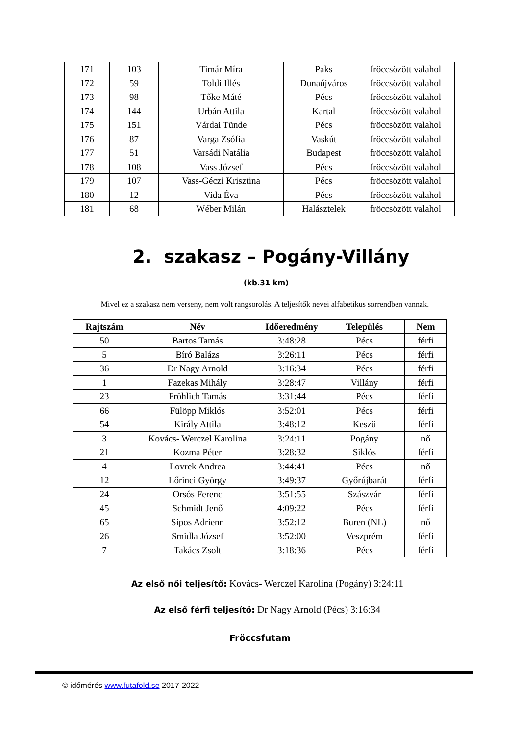| 171 | 103 | Timár Míra | Paks | fröccsözött valahol |
| 172 | 59 | Toldi Illés | Dunaújváros | fröccsözött valahol |
| 173 | 98 | Tőke Máté | Pécs | fröccsözött valahol |
| 174 | 144 | Urbán Attila | Kartal | fröccsözött valahol |
| 175 | 151 | Várdai Tünde | Pécs | fröccsözött valahol |
| 176 | 87 | Varga Zsófia | Vaskút | fröccsözött valahol |
| 177 | 51 | Varsádi Natália | Budapest | fröccsözött valahol |
| 178 | 108 | Vass József | Pécs | fröccsözött valahol |
| 179 | 107 | Vass-Géczi Krisztina | Pécs | fröccsözött valahol |
| 180 | 12 | Vida Éva | Pécs | fröccsözött valahol |
| 181 | 68 | Wéber Milán | Halásztelek | fröccsözött valahol |
2. szakasz – Pogány-Villány
(kb.31 km)
Mivel ez a szakasz nem verseny, nem volt rangsorolás. A teljesítők nevei alfabetikus sorrendben vannak.
| Rajtszám | Név | Időeredmény | Település | Nem |
| --- | --- | --- | --- | --- |
| 50 | Bartos Tamás | 3:48:28 | Pécs | férfi |
| 5 | Bíró Balázs | 3:26:11 | Pécs | férfi |
| 36 | Dr Nagy Arnold | 3:16:34 | Pécs | férfi |
| 1 | Fazekas Mihály | 3:28:47 | Villány | férfi |
| 23 | Fröhlich Tamás | 3:31:44 | Pécs | férfi |
| 66 | Fülöpp Miklós | 3:52:01 | Pécs | férfi |
| 54 | Király Attila | 3:48:12 | Keszü | férfi |
| 3 | Kovács- Werczel Karolina | 3:24:11 | Pogány | nő |
| 21 | Kozma Péter | 3:28:32 | Siklós | férfi |
| 4 | Lovrek Andrea | 3:44:41 | Pécs | nő |
| 12 | Lőrinci György | 3:49:37 | Győrújbarát | férfi |
| 24 | Orsós Ferenc | 3:51:55 | Szászvár | férfi |
| 45 | Schmidt Jenő | 4:09:22 | Pécs | férfi |
| 65 | Sipos Adrienn | 3:52:12 | Buren (NL) | nő |
| 26 | Smidla József | 3:52:00 | Veszprém | férfi |
| 7 | Takács Zsolt | 3:18:36 | Pécs | férfi |
Az első női teljesítő: Kovács- Werczel Karolina (Pogány) 3:24:11
Az első férfi teljesítő: Dr Nagy Arnold (Pécs) 3:16:34
Fröccsfutam
© időmérés www.futafold.se 2017-2022